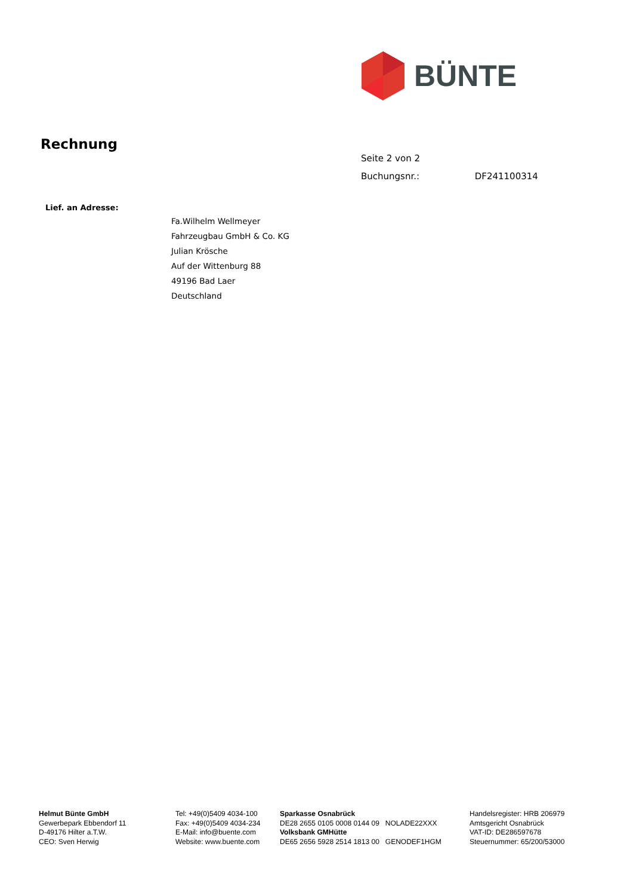BÜNTE
Rechnung
Seite 2 von 2
Buchungsnr.: DF241100314
Lief. an Adresse:
Fa.Wilhelm Wellmeyer
Fahrzeugbau GmbH & Co. KG
Julian Krösche
Auf der Wittenburg 88
49196 Bad Laer
Deutschland
Helmut Bünte GmbH
Gewerbepark Ebbendorf 11
D-49176 Hilter a.T.W.
CEO: Sven Herwig
Tel: +49(0)5409 4034-100
Fax: +49(0)5409 4034-234
E-Mail: info@buente.com
Website: www.buente.com
Sparkasse Osnabrück
DE28 2655 0105 0008 0144 09 NOLADE22XXX
Volksbank GMHütte
DE65 2656 5928 2514 1813 00 GENODEF1HGM
Handelsregister: HRB 206979
Amtsgericht Osnabrück
VAT-ID: DE286597678
Steuernummer: 65/200/53000